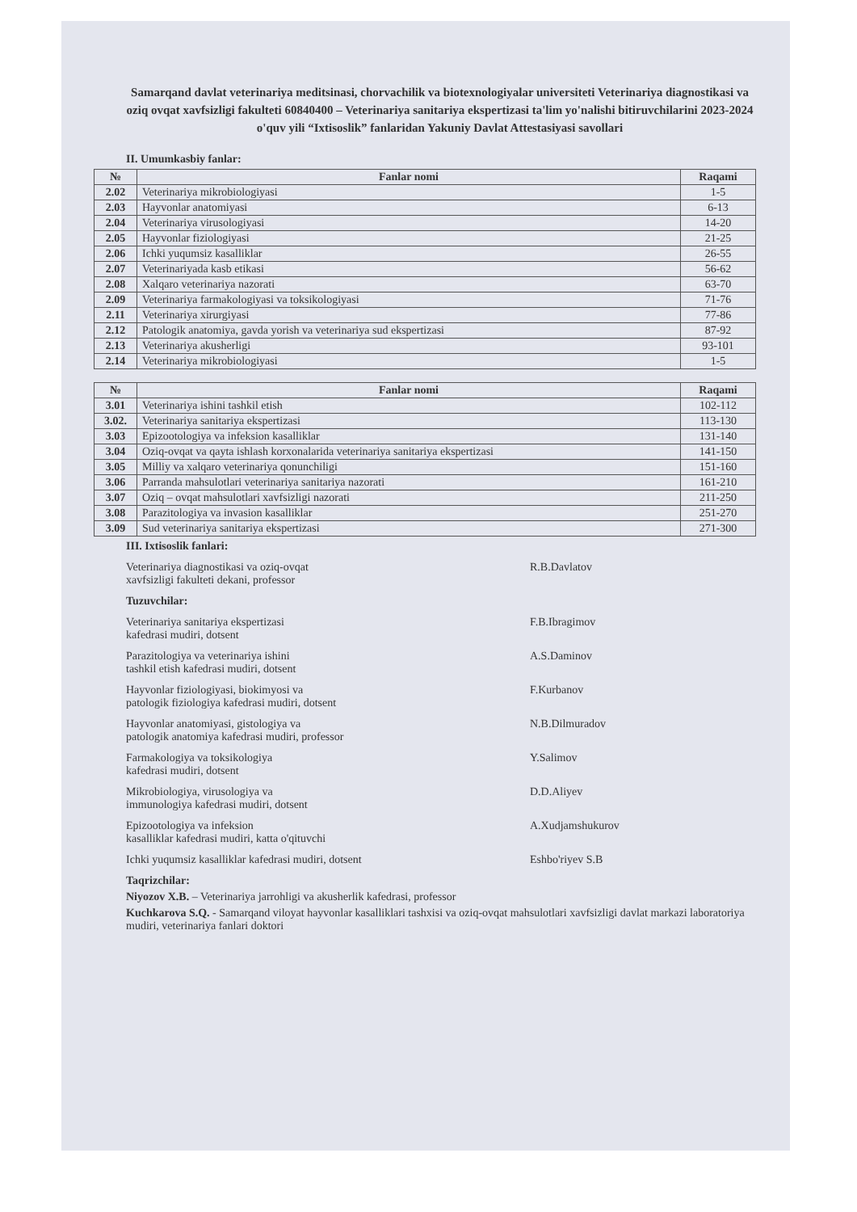Samarqand davlat veterinariya meditsinasi, chorvachilik va biotexnologiyalar universiteti Veterinariya diagnostikasi va oziq ovqat xavfsizligi fakulteti 60840400 – Veterinariya sanitariya ekspertizasi ta'lim yo'nalishi bitiruvchilarini 2023-2024 o'quv yili “Ixtisoslik” fanlaridan Yakuniy Davlat Attestasiyasi savollari
II. Umumkasbiy fanlar:
| № | Fanlar nomi | Raqami |
| --- | --- | --- |
| 2.02 | Veterinariya mikrobiologiyasi | 1-5 |
| 2.03 | Hayvonlar anatomiyasi | 6-13 |
| 2.04 | Veterinariya virusologiyasi | 14-20 |
| 2.05 | Hayvonlar fiziologiyasi | 21-25 |
| 2.06 | Ichki yuqumsiz kasalliklar | 26-55 |
| 2.07 | Veterinariyada kasb etikasi | 56-62 |
| 2.08 | Xalqaro veterinariya nazorati | 63-70 |
| 2.09 | Veterinariya farmakologiyasi va toksikologiyasi | 71-76 |
| 2.11 | Veterinariya xirurgiyasi | 77-86 |
| 2.12 | Patologik anatomiya, gavda yorish va veterinariya sud ekspertizasi | 87-92 |
| 2.13 | Veterinariya akusherligi | 93-101 |
| 2.14 | Veterinariya mikrobiologiyasi | 1-5 |
| № | Fanlar nomi | Raqami |
| --- | --- | --- |
| 3.01 | Veterinariya ishini tashkil etish | 102-112 |
| 3.02. | Veterinariya sanitariya ekspertizasi | 113-130 |
| 3.03 | Epizootologiya va infeksion kasalliklar | 131-140 |
| 3.04 | Oziq-ovqat va qayta ishlash korxonalarida veterinariya sanitariya ekspertizasi | 141-150 |
| 3.05 | Milliy va xalqaro veterinariya qonunchiligi | 151-160 |
| 3.06 | Parranda mahsulotlari veterinariya sanitariya nazorati | 161-210 |
| 3.07 | Oziq – ovqat mahsulotlari xavfsizligi nazorati | 211-250 |
| 3.08 | Parazitologiya va invasion kasalliklar | 251-270 |
| 3.09 | Sud veterinariya sanitariya ekspertizasi | 271-300 |
III. Ixtisoslik fanlari:
Veterinariya diagnostikasi va oziq-ovqat
xavfsizligi fakulteti dekani, professor R.B.Davlatov
Tuzuvchilar:
Veterinariya sanitariya ekspertizasi
kafedrasi mudiri, dotsent F.B.Ibragimov
Parazitologiya va veterinariya ishini
tashkil etish kafedrasi mudiri, dotsent A.S.Daminov
Hayvonlar fiziologiyasi, biokimyosi va
patologik fiziologiya kafedrasi mudiri, dotsent F.Kurbanov
Hayvonlar anatomiyasi, gistologiya va
patologik anatomiya kafedrasi mudiri, professor N.B.Dilmuradov
Farmakologiya va toksikologiya
kafedrasi mudiri, dotsent Y.Salimov
Mikrobiologiya, virusologiya va
immunologiya kafedrasi mudiri, dotsent D.D.Aliyev
Epizootologiya va infeksion
kasalliklar kafedrasi mudiri, katta o'qituvchi A.Xudjamshukurov
Ichki yuqumsiz kasalliklar kafedrasi mudiri, dotsent Eshbo'riyev S.B
Taqrizchilar:
Niyozov X.B. – Veterinariya jarrohligi va akusherlik kafedrasi, professor
Kuchkarova S.Q. - Samarqand viloyat hayvonlar kasalliklari tashxisi va oziq-ovqat mahsulotlari xavfsizligi davlat markazi laboratoriya mudiri, veterinariya fanlari doktori